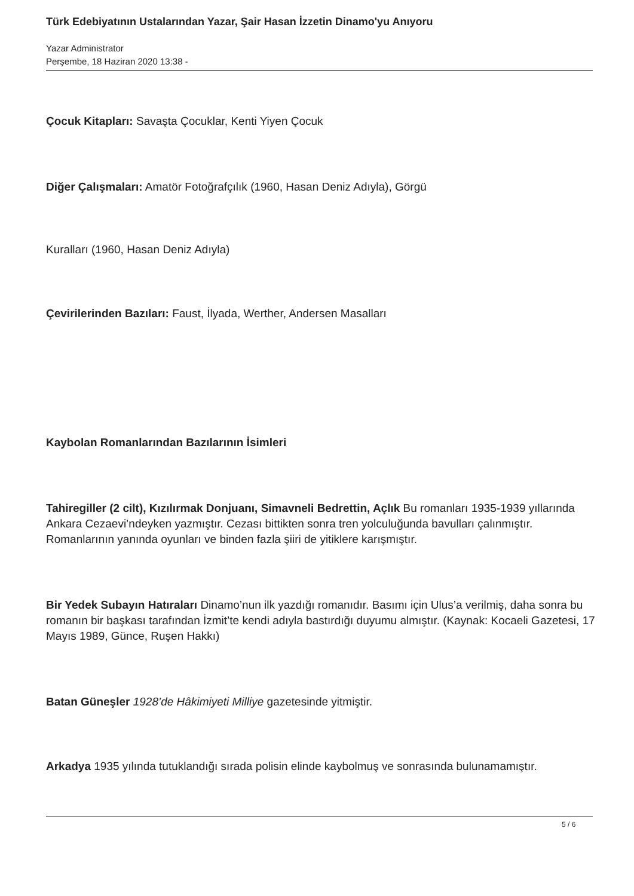Türk Edebiyatının Ustalarından Yazar, Şair Hasan İzzetin Dinamo'yu Anıyoru
Yazar Administrator
Perşembe, 18 Haziran 2020 13:38 -
Çocuk Kitapları: Savaşta Çocuklar, Kenti Yiyen Çocuk
Diğer Çalışmaları: Amatör Fotoğrafçılık (1960, Hasan Deniz Adıyla), Görgü
Kuralları (1960, Hasan Deniz Adıyla)
Çevirilerinden Bazıları: Faust, İlyada, Werther, Andersen Masalları
Kaybolan Romanlarından Bazılarının İsimleri
Tahiregiller (2 cilt), Kızılırmak Donjuanı, Simavneli Bedrettin, Açlık Bu romanları 1935-1939 yıllarında Ankara Cezaevi’ndeyken yazmıştır. Cezası bittikten sonra tren yolculuğunda bavulları çalınmıştır. Romanlarının yanında oyunları ve binden fazla şiiri de yitiklere karışmıştır.
Bir Yedek Subayın Hatıraları Dinamo’nun ilk yazdığı romanıdır. Basımı için Ulus’a verilmiş, daha sonra bu romanın bir başkası tarafından İzmit’te kendi adıyla bastırdığı duyumu almıştır. (Kaynak: Kocaeli Gazetesi, 17 Mayıs 1989, Günce, Ruşen Hakkı)
Batan Güneşler 1928’de Hâkimiyeti Milliye gazetesinde yitmiştir.
Arkadya 1935 yılında tutuklandığı sırada polisin elinde kaybolmuş ve sonrasında bulunamamıştır.
5 / 6